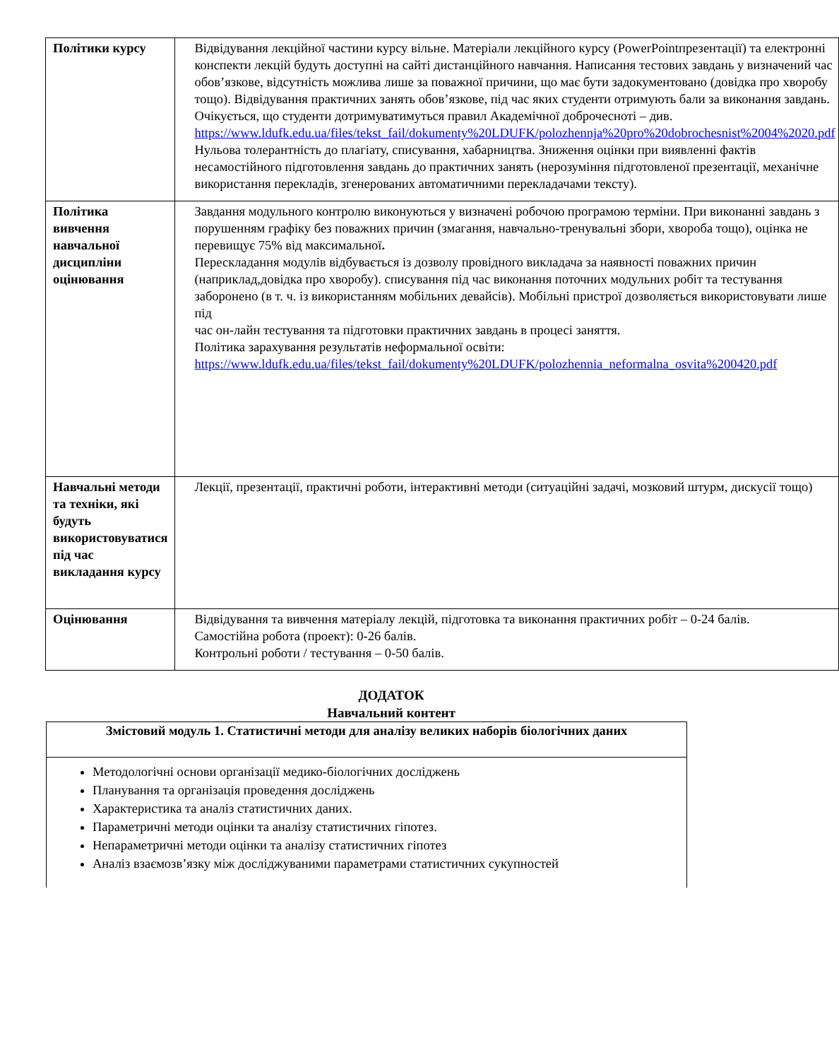| Політики курсу | Відвідування лекційної частини курсу вільне. Матеріали лекційного курсу (PowerPointпрезентації) та електронні конспекти лекцій будуть доступні на сайті дистанційного навчання. Написання тестових завдань у визначений час обов’язкове, відсутність можлива лише за поважної причини, що має бути задокументовано (довідка про хворобу тощо). Відвідування практичних занять обов’язкове, під час яких студенти отримують бали за виконання завдань. Очікується, що студенти дотримуватимуться правил Академічної доброчесноті – див. https://www.ldufk.edu.ua/files/tekst_fail/dokumenty%20LDUFK/polozhennja%20pro%20dobrochesnist%2004%2020.pdf Нульова толерантність до плагіату, списування, хабарництва. Зниження оцінки при виявленні фактів несамостійного підготовлення завдань до практичних занять (нерозуміння підготовленої презентації, механічне використання перекладів, згенерованих автоматичними перекладачами тексту). |
| Політика вивчення навчальної дисципліни оцінювання | Завдання модульного контролю виконуються у визначені робочою програмою терміни. При виконанні завдань з порушенням графіку без поважних причин (змагання, навчально-тренувальні збори, хвороба тощо), оцінка не перевищує 75% від максимальної . Перескладання модулів відбувається із дозволу провідного викладача за наявності поважних причин (наприклад,довідка про хворобу). списування під час виконання поточних модульних робіт та тестування заборонено (в т. ч. із використанням мобільних девайсів). Мобільні пристрої дозволяється використовувати лише під час он-лайн тестування та підготовки практичних завдань в процесі заняття. Політика зарахування результатів неформальної освіти: https://www.ldufk.edu.ua/files/tekst_fail/dokumenty%20LDUFK/polozhennia_neformalna_osvita%200420.pdf |
| Навчальні методи та техніки, які будуть використовуватися під час викладання курсу | Лекції, презентації, практичні роботи, інтерактивні методи (ситуаційні задачі, мозковий штурм, дискусії тощо) |
| Оцінювання | Відвідування та вивчення матеріалу лекцій, підготовка та виконання практичних робіт – 0-24 балів. Самостійна робота (проект): 0-26 балів. Контрольні роботи / тестування – 0-50 балів. |
ДОДАТОК
Навчальний контент
| Змістовий модуль 1. Статистичні методи для аналізу великих наборів біологічних даних |
| Методологічні основи організації медико-біологічних досліджень Планування та організація проведення досліджень Характеристика та аналіз статистичних даних. Параметричні методи оцінки та аналізу статистичних гіпотез. Непараметричні методи оцінки та аналізу статистичних гіпотез Аналіз взаємозв’язку між досліджуваними параметрами статистичних сукупностей |